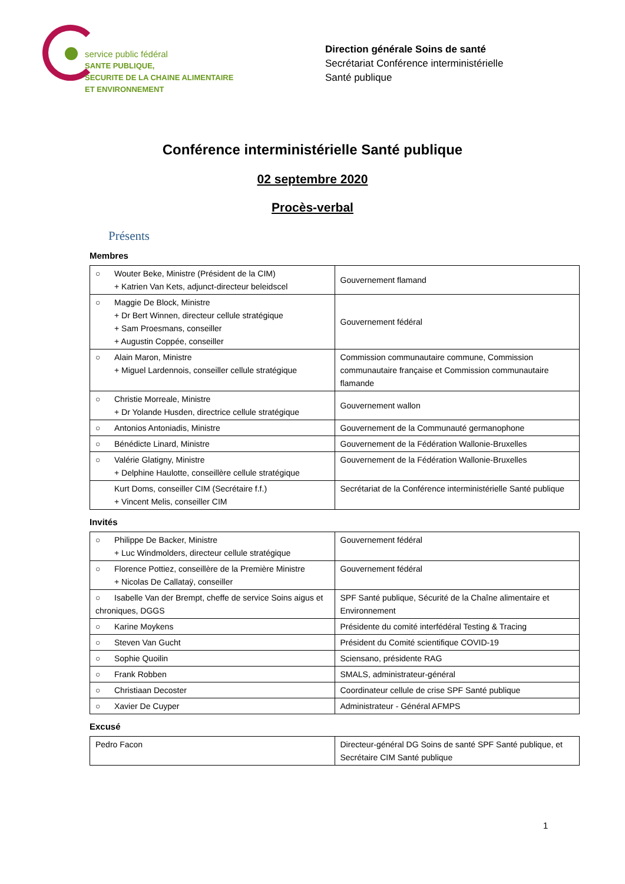service public fédéral
SANTE PUBLIQUE,
SECURITE DE LA CHAINE ALIMENTAIRE
ET ENVIRONNEMENT
Direction générale Soins de santé
Secrétariat Conférence interministérielle
Santé publique
Conférence interministérielle Santé publique
02 septembre 2020
Procès-verbal
Présents
Membres
| ○ Wouter Beke, Ministre (Président de la CIM) + Katrien Van Kets, adjunct-directeur beleidscel | Gouvernement flamand |
| ○ Maggie De Block, Ministre + Dr Bert Winnen, directeur cellule stratégique + Sam Proesmans, conseiller + Augustin Coppée, conseiller | Gouvernement fédéral |
| ○ Alain Maron, Ministre + Miguel Lardennois, conseiller cellule stratégique | Commission communautaire commune, Commission communautaire française et Commission communautaire flamande |
| ○ Christie Morreale, Ministre + Dr Yolande Husden, directrice cellule stratégique | Gouvernement wallon |
| ○ Antonios Antoniadis, Ministre | Gouvernement de la Communauté germanophone |
| ○ Bénédicte Linard, Ministre | Gouvernement de la Fédération Wallonie-Bruxelles |
| ○ Valérie Glatigny, Ministre + Delphine Haulotte, conseillère cellule stratégique | Gouvernement de la Fédération Wallonie-Bruxelles |
| Kurt Doms, conseiller CIM (Secrétaire f.f.) + Vincent Melis, conseiller CIM | Secrétariat de la Conférence interministérielle Santé publique |
Invités
| ○ Philippe De Backer, Ministre + Luc Windmolders, directeur cellule stratégique | Gouvernement fédéral |
| ○ Florence Pottiez, conseillère de la Première Ministre + Nicolas De Callataÿ, conseiller | Gouvernement fédéral |
| ○ Isabelle Van der Brempt, cheffe de service Soins aigus et chroniques, DGGS | SPF Santé publique, Sécurité de la Chaîne alimentaire et Environnement |
| ○ Karine Moykens | Présidente du comité interfédéral Testing & Tracing |
| ○ Steven Van Gucht | Président du Comité scientifique COVID-19 |
| ○ Sophie Quoilin | Sciensano, présidente RAG |
| ○ Frank Robben | SMALS, administrateur-général |
| ○ Christiaan Decoster | Coordinateur cellule de crise SPF Santé publique |
| ○ Xavier De Cuyper | Administrateur - Général AFMPS |
Excusé
| Pedro Facon | Directeur-général DG Soins de santé SPF Santé publique, et Secrétaire CIM Santé publique |
1